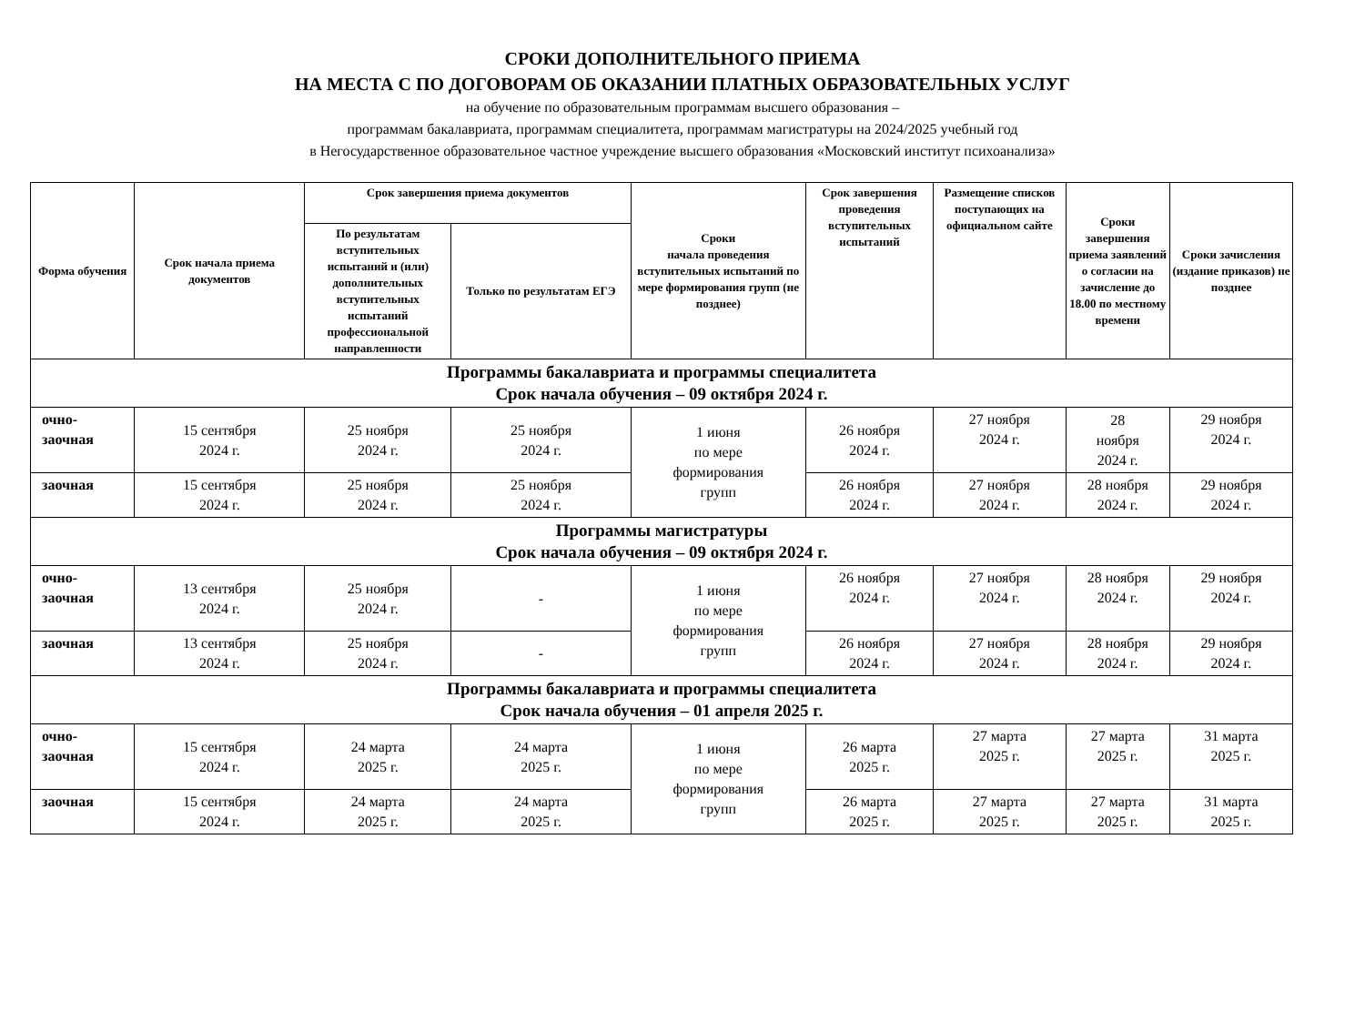СРОКИ ДОПОЛНИТЕЛЬНОГО ПРИЕМА
НА МЕСТА С ПО ДОГОВОРАМ ОБ ОКАЗАНИИ ПЛАТНЫХ ОБРАЗОВАТЕЛЬНЫХ УСЛУГ
на обучение по образовательным программам высшего образования –
программам бакалавриата, программам специалитета, программам магистратуры на 2024/2025 учебный год
в Негосударственное образовательное частное учреждение высшего образования «Московский институт психоанализа»
| Форма обучения | Срок начала приема документов | Срок завершения приема документов | | Сроки начала проведения вступительных испытаний по мере формирования групп (не позднее) | Срок завершения проведения вступительных испытаний | Размещение списков поступающих на официальном сайте | Сроки завершения приема заявлений о согласии на зачисление до 18.00 по местному времени | Сроки зачисления (издание приказов) не позднее |
| --- | --- | --- | --- | --- | --- | --- | --- | --- |
| | | По результатам вступительных испытаний и (или) дополнительных вступительных испытаний профессиональной направленности | Только по результатам ЕГЭ | | | | | |
| Программы бакалавриата и программы специалитета Срок начала обучения – 09 октября 2024 г. | | | | | | | | |
| очно- заочная | 15 сентября 2024 г. | 25 ноября 2024 г. | 25 ноября 2024 г. | 1 июня по мере формирования групп | 26 ноября 2024 г. | 27 ноября 2024 г. | 28 ноября 2024 г. | 29 ноября 2024 г. |
| заочная | 15 сентября 2024 г. | 25 ноября 2024 г. | 25 ноября 2024 г. | | 26 ноября 2024 г. | 27 ноября 2024 г. | 28 ноября 2024 г. | 29 ноября 2024 г. |
| Программы магистратуры Срок начала обучения – 09 октября 2024 г. | | | | | | | | |
| очно- заочная | 13 сентября 2024 г. | 25 ноября 2024 г. | - | 1 июня по мере формирования групп | 26 ноября 2024 г. | 27 ноября 2024 г. | 28 ноября 2024 г. | 29 ноября 2024 г. |
| заочная | 13 сентября 2024 г. | 25 ноября 2024 г. | - | | 26 ноября 2024 г. | 27 ноября 2024 г. | 28 ноября 2024 г. | 29 ноября 2024 г. |
| Программы бакалавриата и программы специалитета Срок начала обучения – 01 апреля 2025 г. | | | | | | | | |
| очно- заочная | 15 сентября 2024 г. | 24 марта 2025 г. | 24 марта 2025 г. | 1 июня по мере формирования групп | 26 марта 2025 г. | 27 марта 2025 г. | 27 марта 2025 г. | 31 марта 2025 г. |
| заочная | 15 сентября 2024 г. | 24 марта 2025 г. | 24 марта 2025 г. | | 26 марта 2025 г. | 27 марта 2025 г. | 27 марта 2025 г. | 31 марта 2025 г. |